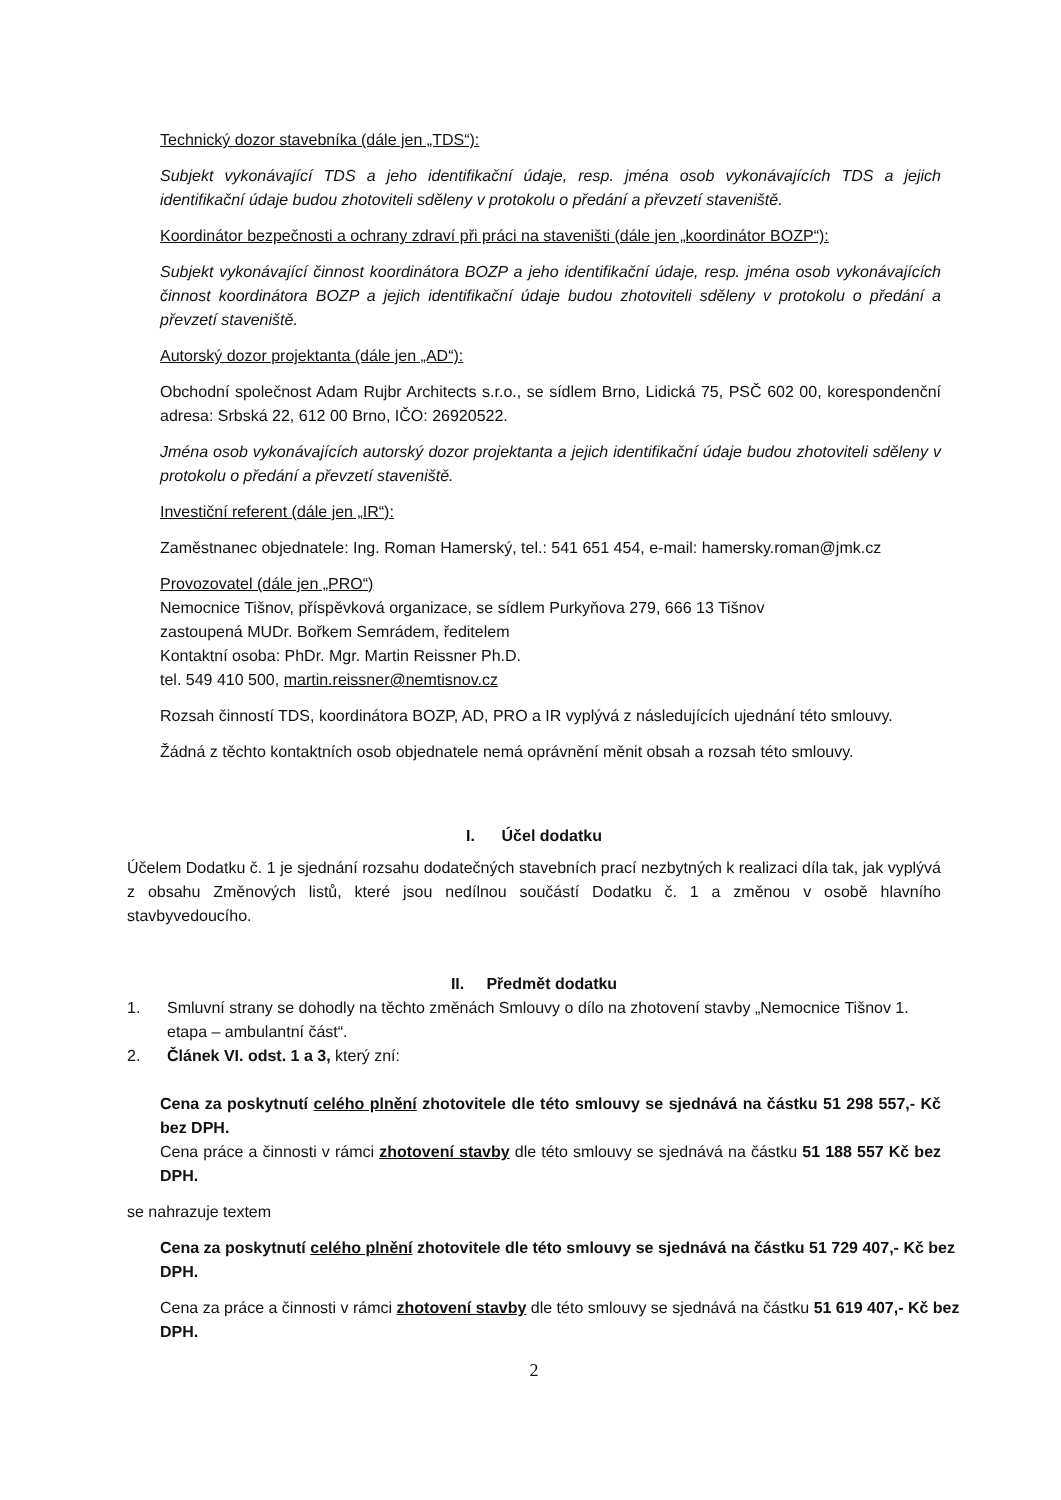Technický dozor stavebníka (dále jen „TDS“):
Subjekt vykonávající TDS a jeho identifikační údaje, resp. jména osob vykonávajících TDS a jejich identifikační údaje budou zhotoviteli sděleny v protokolu o předání a převzetí staveniště.
Koordinátor bezpečnosti a ochrany zdraví při práci na staveništi (dále jen „koordinátor BOZP“):
Subjekt vykonávající činnost koordinátora BOZP a jeho identifikační údaje, resp. jména osob vykonávajících činnost koordinátora BOZP a jejich identifikační údaje budou zhotoviteli sděleny v protokolu o předání a převzetí staveniště.
Autorský dozor projektanta (dále jen „AD“):
Obchodní společnost Adam Rujbr Architects s.r.o., se sídlem Brno, Lidická 75, PSČ 602 00, korespondenční adresa: Srbská 22, 612 00 Brno, IČO: 26920522.
Jména osob vykonávajících autorský dozor projektanta a jejich identifikační údaje budou zhotoviteli sděleny v protokolu o předání a převzetí staveniště.
Investiční referent (dále jen „IR“):
Zaměstnanec objednatele: Ing. Roman Hamerský, tel.: 541 651 454, e-mail: hamersky.roman@jmk.cz
Provozovatel (dále jen „PRO“)
Nemocnice Tišnov, příspěvková organizace, se sídlem Purkyňova 279, 666 13 Tišnov
zastoupená MUDr. Bořkem Semrádem, ředitelem
Kontaktní osoba: PhDr. Mgr. Martin Reissner Ph.D.
tel. 549 410 500, martin.reissner@nemtisnov.cz
Rozsah činností TDS, koordinátora BOZP, AD, PRO a IR vyplývá z následujících ujednání této smlouvy.
Žádná z těchto kontaktních osob objednatele nemá oprávnění měnit obsah a rozsah této smlouvy.
I. Účel dodatku
Účelem Dodatku č. 1 je sjednání rozsahu dodatečných stavebních prací nezbytných k realizaci díla tak, jak vyplývá z obsahu Změnových listů, které jsou nedílnou součástí Dodatku č. 1 a změnou v osobě hlavního stavbyvedoucího.
II. Předmět dodatku
1. Smluvní strany se dohodly na těchto změnách Smlouvy o dílo na zhotovení stavby „Nemocnice Tišnov 1. etapa – ambulantní část“.
2. Článek VI. odst. 1 a 3, který zní:
Cena za poskytnutí celého plnění zhotovitele dle této smlouvy se sjednává na částku 51 298 557,- Kč bez DPH.
Cena práce a činnosti v rámci zhotovení stavby dle této smlouvy se sjednává na částku 51 188 557 Kč bez DPH.
se nahrazuje textem
Cena za poskytnutí celého plnění zhotovitele dle této smlouvy se sjednává na částku 51 729 407,- Kč bez DPH.
Cena za práce a činnosti v rámci zhotovení stavby dle této smlouvy se sjednává na částku 51 619 407,- Kč bez DPH.
2